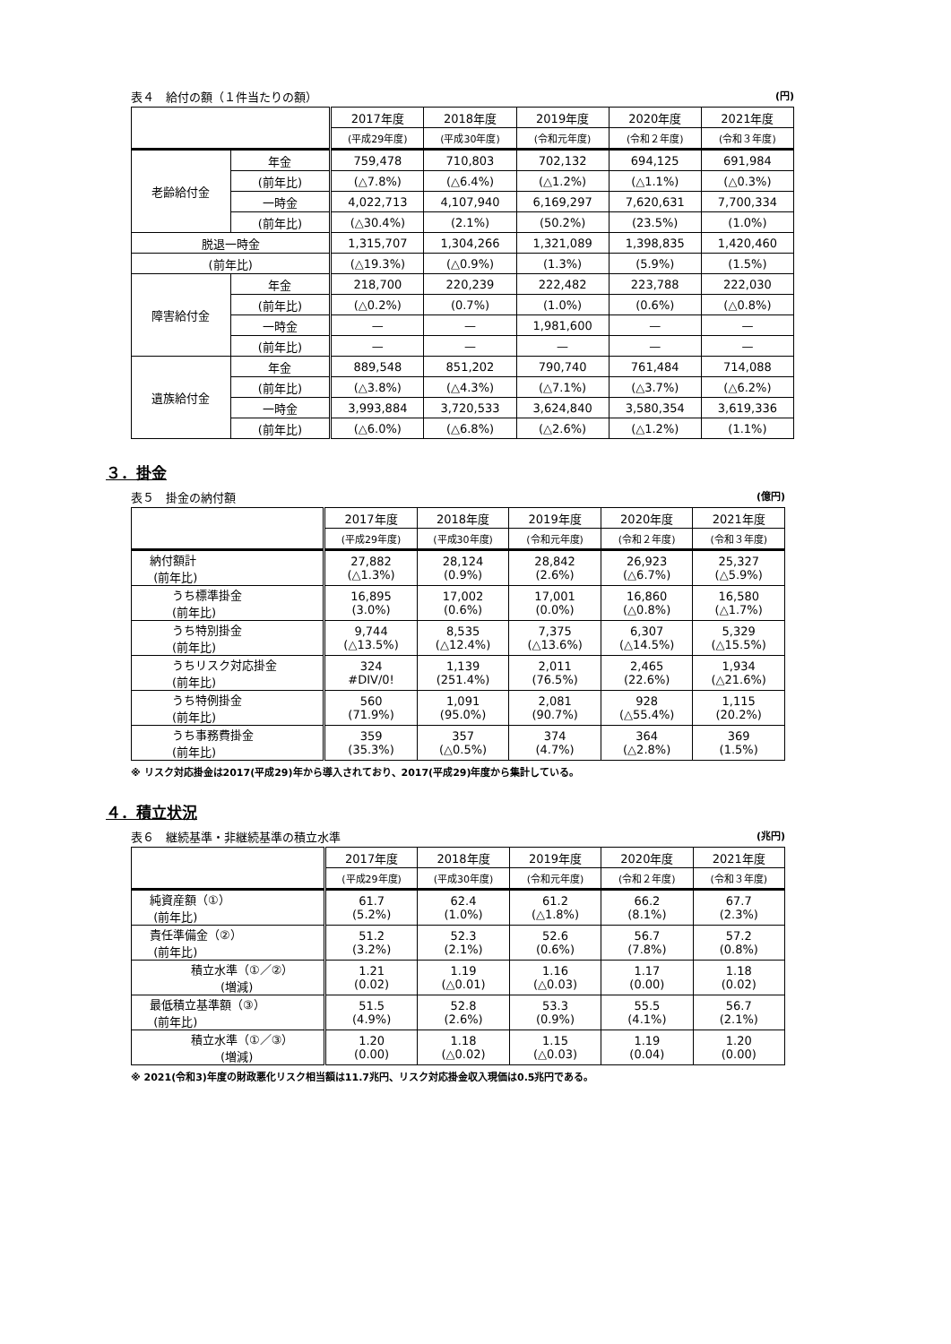表４　給付の額（１件当たりの額） (円)
| | | 2017年度 | 2018年度 | 2019年度 | 2020年度 | 2021年度 |
| --- | --- | --- | --- | --- | --- | --- |
| | | (平成29年度) | (平成30年度) | (令和元年度) | (令和２年度) | (令和３年度) |
| 老齢給付金 | 年金 | 759,478 | 710,803 | 702,132 | 694,125 | 691,984 |
| | (前年比) | (△7.8%) | (△6.4%) | (△1.2%) | (△1.1%) | (△0.3%) |
| | 一時金 | 4,022,713 | 4,107,940 | 6,169,297 | 7,620,631 | 7,700,334 |
| | (前年比) | (△30.4%) | (2.1%) | (50.2%) | (23.5%) | (1.0%) |
| 脱退一時金 | | 1,315,707 | 1,304,266 | 1,321,089 | 1,398,835 | 1,420,460 |
| (前年比) | | (△19.3%) | (△0.9%) | (1.3%) | (5.9%) | (1.5%) |
| 障害給付金 | 年金 | 218,700 | 220,239 | 222,482 | 223,788 | 222,030 |
| | (前年比) | (△0.2%) | (0.7%) | (1.0%) | (0.6%) | (△0.8%) |
| | 一時金 | — | — | 1,981,600 | — | — |
| | (前年比) | — | — | — | — | — |
| 遺族給付金 | 年金 | 889,548 | 851,202 | 790,740 | 761,484 | 714,088 |
| | (前年比) | (△3.8%) | (△4.3%) | (△7.1%) | (△3.7%) | (△6.2%) |
| | 一時金 | 3,993,884 | 3,720,533 | 3,624,840 | 3,580,354 | 3,619,336 |
| | (前年比) | (△6.0%) | (△6.8%) | (△2.6%) | (△1.2%) | (1.1%) |
３．掛金
表５　掛金の納付額 (億円)
| | 2017年度 | 2018年度 | 2019年度 | 2020年度 | 2021年度 |
| --- | --- | --- | --- | --- | --- |
| | (平成29年度) | (平成30年度) | (令和元年度) | (令和２年度) | (令和３年度) |
| 納付額計 (前年比) | 27,882 (△1.3%) | 28,124 (0.9%) | 28,842 (2.6%) | 26,923 (△6.7%) | 25,327 (△5.9%) |
| うち標準掛金 (前年比) | 16,895 (3.0%) | 17,002 (0.6%) | 17,001 (0.0%) | 16,860 (△0.8%) | 16,580 (△1.7%) |
| うち特別掛金 (前年比) | 9,744 (△13.5%) | 8,535 (△12.4%) | 7,375 (△13.6%) | 6,307 (△14.5%) | 5,329 (△15.5%) |
| うちリスク対応掛金 (前年比) | 324 #DIV/0! | 1,139 (251.4%) | 2,011 (76.5%) | 2,465 (22.6%) | 1,934 (△21.6%) |
| うち特例掛金 (前年比) | 560 (71.9%) | 1,091 (95.0%) | 2,081 (90.7%) | 928 (△55.4%) | 1,115 (20.2%) |
| うち事務費掛金 (前年比) | 359 (35.3%) | 357 (△0.5%) | 374 (4.7%) | 364 (△2.8%) | 369 (1.5%) |
※ リスク対応掛金は2017(平成29)年から導入されており、2017(平成29)年度から集計している。
４．積立状況
表６　継続基準・非継続基準の積立水準 (兆円)
| | 2017年度 | 2018年度 | 2019年度 | 2020年度 | 2021年度 |
| --- | --- | --- | --- | --- | --- |
| | (平成29年度) | (平成30年度) | (令和元年度) | (令和２年度) | (令和３年度) |
| 純資産額（①） (前年比) | 61.7 (5.2%) | 62.4 (1.0%) | 61.2 (△1.8%) | 66.2 (8.1%) | 67.7 (2.3%) |
| 責任準備金（②） (前年比) | 51.2 (3.2%) | 52.3 (2.1%) | 52.6 (0.6%) | 56.7 (7.8%) | 57.2 (0.8%) |
| 積立水準（①／②） (増減) | 1.21 (0.02) | 1.19 (△0.01) | 1.16 (△0.03) | 1.17 (0.00) | 1.18 (0.02) |
| 最低積立基準額（③） (前年比) | 51.5 (4.9%) | 52.8 (2.6%) | 53.3 (0.9%) | 55.5 (4.1%) | 56.7 (2.1%) |
| 積立水準（①／③） (増減) | 1.20 (0.00) | 1.18 (△0.02) | 1.15 (△0.03) | 1.19 (0.04) | 1.20 (0.00) |
※ 2021(令和3)年度の財政悪化リスク相当額は11.7兆円、リスク対応掛金収入現価は0.5兆円である。